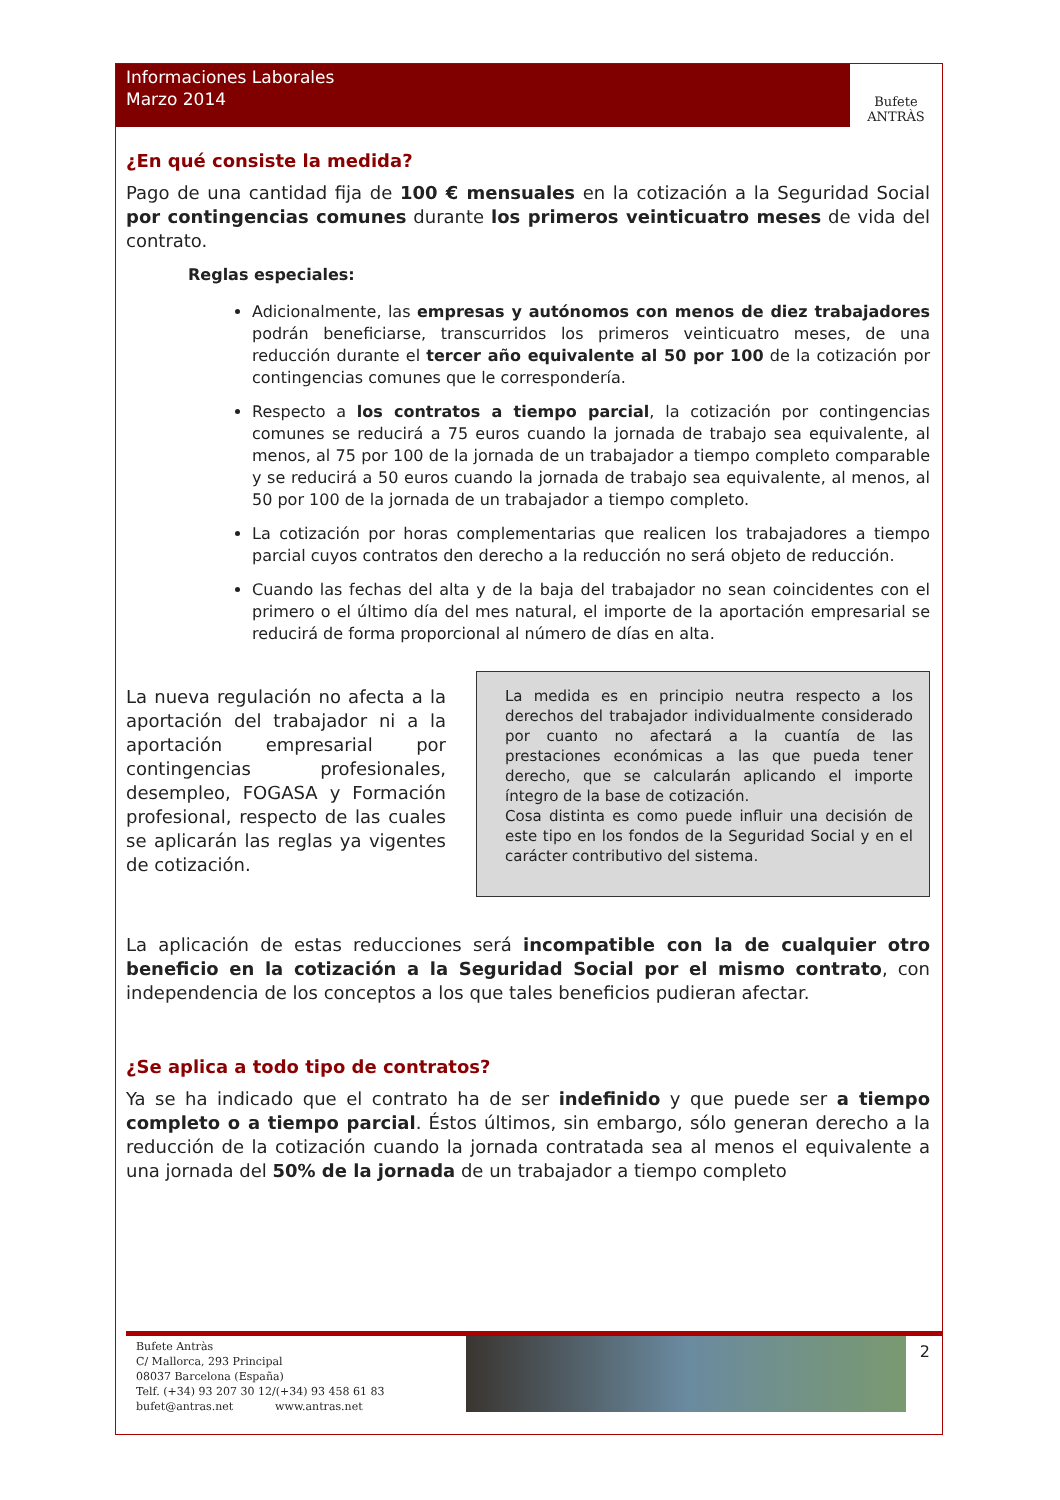Informaciones Laborales
Marzo 2014
Bufete
ANTRÀS
¿En qué consiste la medida?
Pago de una cantidad fija de 100 € mensuales en la cotización a la Seguridad Social por contingencias comunes durante los primeros veinticuatro meses de vida del contrato.
Reglas especiales:
Adicionalmente, las empresas y autónomos con menos de diez trabajadores podrán beneficiarse, transcurridos los primeros veinticuatro meses, de una reducción durante el tercer año equivalente al 50 por 100 de la cotización por contingencias comunes que le correspondería.
Respecto a los contratos a tiempo parcial, la cotización por contingencias comunes se reducirá a 75 euros cuando la jornada de trabajo sea equivalente, al menos, al 75 por 100 de la jornada de un trabajador a tiempo completo comparable y se reducirá a 50 euros cuando la jornada de trabajo sea equivalente, al menos, al 50 por 100 de la jornada de un trabajador a tiempo completo.
La cotización por horas complementarias que realicen los trabajadores a tiempo parcial cuyos contratos den derecho a la reducción no será objeto de reducción.
Cuando las fechas del alta y de la baja del trabajador no sean coincidentes con el primero o el último día del mes natural, el importe de la aportación empresarial se reducirá de forma proporcional al número de días en alta.
La nueva regulación no afecta a la aportación del trabajador ni a la aportación empresarial por contingencias profesionales, desempleo, FOGASA y Formación profesional, respecto de las cuales se aplicarán las reglas ya vigentes de cotización.
La medida es en principio neutra respecto a los derechos del trabajador individualmente considerado por cuanto no afectará a la cuantía de las prestaciones económicas a las que pueda tener derecho, que se calcularán aplicando el importe íntegro de la base de cotización.
Cosa distinta es como puede influir una decisión de este tipo en los fondos de la Seguridad Social y en el carácter contributivo del sistema.
La aplicación de estas reducciones será incompatible con la de cualquier otro beneficio en la cotización a la Seguridad Social por el mismo contrato, con independencia de los conceptos a los que tales beneficios pudieran afectar.
¿Se aplica a todo tipo de contratos?
Ya se ha indicado que el contrato ha de ser indefinido y que puede ser a tiempo completo o a tiempo parcial. Éstos últimos, sin embargo, sólo generan derecho a la reducción de la cotización cuando la jornada contratada sea al menos el equivalente a una jornada del 50% de la jornada de un trabajador a tiempo completo
Bufete Antràs
C/ Mallorca, 293 Principal
08037 Barcelona (España)
Telf. (+34) 93 207 30 12/(+34) 93 458 61 83
bufet@antras.net www.antras.net
2